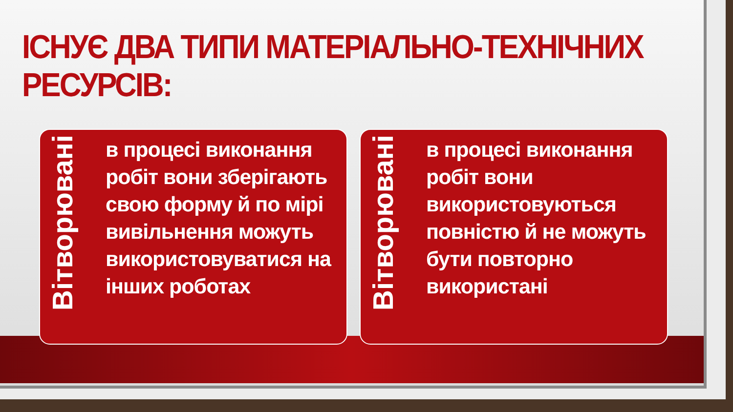ІСНУЄ ДВА ТИПИ МАТЕРІАЛЬНО-ТЕХНІЧНИХ РЕСУРСІВ:
Вітворювані
в процесі виконання робіт вони зберігають свою форму й по мірі вивільнення можуть використовуватися на інших роботах
Вітворювані
в процесі виконання робіт вони використовуються повністю й не можуть бути повторно використані